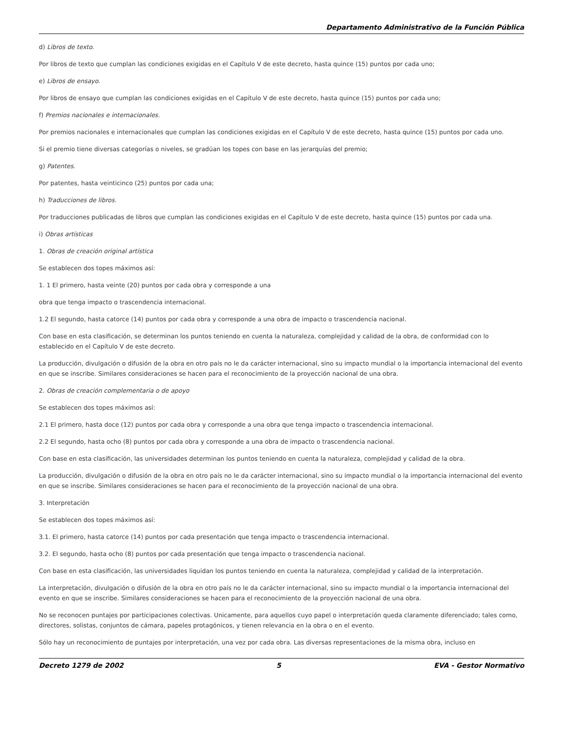Departamento Administrativo de la Función Pública
d) Libros de texto.
Por libros de texto que cumplan las condiciones exigidas en el Capítulo V de este decreto, hasta quince (15) puntos por cada uno;
e) Libros de ensayo.
Por libros de ensayo que cumplan las condiciones exigidas en el Capítulo V de este decreto, hasta quince (15) puntos por cada uno;
f) Premios nacionales e internacionales.
Por premios nacionales e internacionales que cumplan las condiciones exigidas en el Capítulo V de este decreto, hasta quince (15) puntos por cada uno.
Si el premio tiene diversas categorías o niveles, se gradúan los topes con base en las jerarquías del premio;
g) Patentes.
Por patentes, hasta veinticinco (25) puntos por cada una;
h) Traducciones de libros.
Por traducciones publicadas de libros que cumplan las condiciones exigidas en el Capítulo V de este decreto, hasta quince (15) puntos por cada una.
i) Obras artísticas
1. Obras de creación original artística
Se establecen dos topes máximos así:
1. 1 El primero, hasta veinte (20) puntos por cada obra y corresponde a una
obra que tenga impacto o trascendencia internacional.
1.2 El segundo, hasta catorce (14) puntos por cada obra y corresponde a una obra de impacto o trascendencia nacional.
Con base en esta clasificación, se determinan los puntos teniendo en cuenta la naturaleza, complejidad y calidad de la obra, de conformidad con lo establecido en el Capítulo V de este decreto.
La producción, divulgación o difusión de la obra en otro país no le da carácter internacional, sino su impacto mundial o la importancia internacional del evento en que se inscribe. Similares consideraciones se hacen para el reconocimiento de la proyección nacional de una obra.
2. Obras de creación complementaria o de apoyo
Se establecen dos topes máximos así:
2.1 El primero, hasta doce (12) puntos por cada obra y corresponde a una obra que tenga impacto o trascendencia internacional.
2.2 El segundo, hasta ocho (8) puntos por cada obra y corresponde a una obra de impacto o trascendencia nacional.
Con base en esta clasificación, las universidades determinan los puntos teniendo en cuenta la naturaleza, complejidad y calidad de la obra.
La producción, divulgación o difusión de la obra en otro país no le da carácter internacional, sino su impacto mundial o la importancia internacional del evento en que se inscribe. Similares consideraciones se hacen para el reconocimiento de la proyección nacional de una obra.
3. Interpretación
Se establecen dos topes máximos así:
3.1. El primero, hasta catorce (14) puntos por cada presentación que tenga impacto o trascendencia internacional.
3.2. El segundo, hasta ocho (8) puntos por cada presentación que tenga impacto o trascendencia nacional.
Con base en esta clasificación, las universidades liquidan los puntos teniendo en cuenta la naturaleza, complejidad y calidad de la interpretación.
La interpretación, divulgación o difusión de la obra en otro país no le da carácter internacional, sino su impacto mundial o la importancia internacional del evento en que se inscribe. Similares consideraciones se hacen para el reconocimiento de la proyección nacional de una obra.
No se reconocen puntajes por participaciones colectivas. Unicamente, para aquellos cuyo papel o interpretación queda claramente diferenciado; tales como, directores, solistas, conjuntos de cámara, papeles protagónicos, y tienen relevancia en la obra o en el evento.
Sólo hay un reconocimiento de puntajes por interpretación, una vez por cada obra. Las diversas representaciones de la misma obra, incluso en
Decreto 1279 de 2002 5 EVA - Gestor Normativo